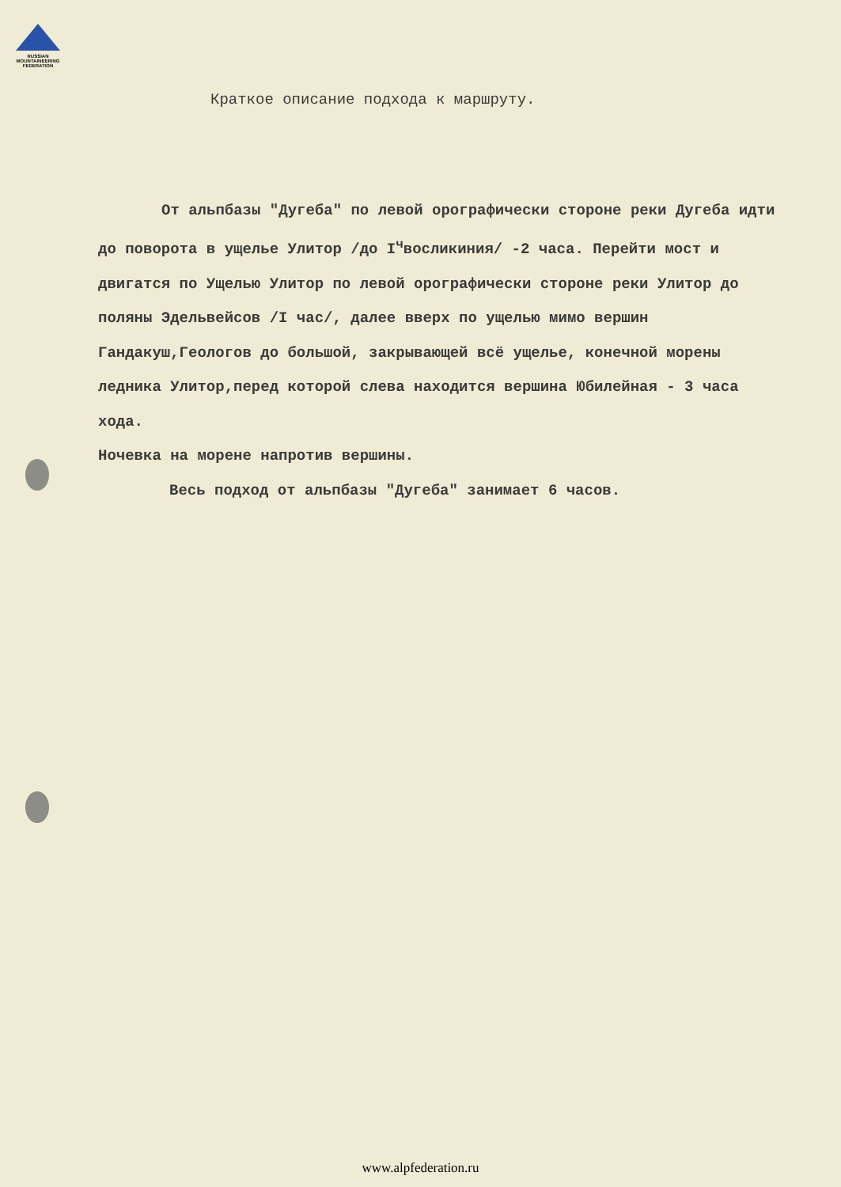RUSSIAN
MOUNTAINEERING
FEDERATION
Краткое описание подхода к маршруту.
От альпбазы "Дугеба" по левой орографически стороне реки Дугеба идти до поворота в ущелье Улитор /до I<sup>ч</sup>восликиния/ -2 часа. Перейти мост и двигатся по Ущелью Улитор по левой орографически стороне реки Улитор до поляны Эдельвейсов /I час/, далее вверх по ущелью мимо вершин Гандакуш,Геологов до большой, закрывающей всё ущелье, конечной морены ледника Улитор,перед которой слева находится вершина Юбилейная - 3 часа хода.
Ночевка на морене напротив вершины.
Весь подход от альпбазы "Дугеба" занимает 6 часов.
www.alpfederation.ru